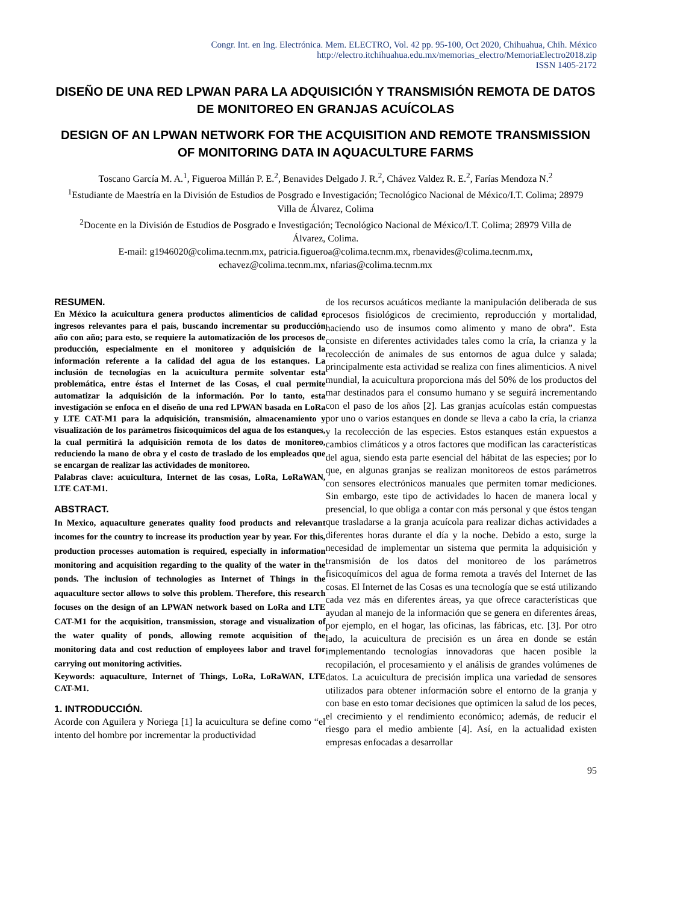Congr. Int. en Ing. Electrónica. Mem. ELECTRO, Vol. 42 pp. 95-100, Oct 2020, Chihuahua, Chih. México
http://electro.itchihuahua.edu.mx/memorias_electro/MemoriaElectro2018.zip
ISSN 1405-2172
DISEÑO DE UNA RED LPWAN PARA LA ADQUISICIÓN Y TRANSMISIÓN REMOTA DE DATOS DE MONITOREO EN GRANJAS ACUÍCOLAS
DESIGN OF AN LPWAN NETWORK FOR THE ACQUISITION AND REMOTE TRANSMISSION OF MONITORING DATA IN AQUACULTURE FARMS
Toscano García M. A.<sup>1</sup>, Figueroa Millán P. E.<sup>2</sup>, Benavides Delgado J. R.<sup>2</sup>, Chávez Valdez R. E.<sup>2</sup>, Farías Mendoza N.<sup>2</sup>
<sup>1</sup> Estudiante de Maestría en la División de Estudios de Posgrado e Investigación; Tecnológico Nacional de México/I.T. Colima; 28979 Villa de Álvarez, Colima
<sup>2</sup> Docente en la División de Estudios de Posgrado e Investigación; Tecnológico Nacional de México/I.T. Colima; 28979 Villa de Álvarez, Colima.
E-mail: g1946020@colima.tecnm.mx, patricia.figueroa@colima.tecnm.mx, rbenavides@colima.tecnm.mx, echavez@colima.tecnm.mx, nfarias@colima.tecnm.mx
RESUMEN.
En México la acuicultura genera productos alimenticios de calidad e ingresos relevantes para el país, buscando incrementar su producción año con año; para esto, se requiere la automatización de los procesos de producción, especialmente en el monitoreo y adquisición de la información referente a la calidad del agua de los estanques. La inclusión de tecnologías en la acuicultura permite solventar esta problemática, entre éstas el Internet de las Cosas, el cual permite automatizar la adquisición de la información. Por lo tanto, esta investigación se enfoca en el diseño de una red LPWAN basada en LoRa y LTE CAT-M1 para la adquisición, transmisión, almacenamiento y visualización de los parámetros fisicoquímicos del agua de los estanques, la cual permitirá la adquisición remota de los datos de monitoreo, reduciendo la mano de obra y el costo de traslado de los empleados que se encargan de realizar las actividades de monitoreo.
Palabras clave: acuicultura, Internet de las cosas, LoRa, LoRaWAN, LTE CAT-M1.
ABSTRACT.
In Mexico, aquaculture generates quality food products and relevant incomes for the country to increase its production year by year. For this, production processes automation is required, especially in information monitoring and acquisition regarding to the quality of the water in the ponds. The inclusion of technologies as Internet of Things in the aquaculture sector allows to solve this problem. Therefore, this research focuses on the design of an LPWAN network based on LoRa and LTE CAT-M1 for the acquisition, transmission, storage and visualization of the water quality of ponds, allowing remote acquisition of the monitoring data and cost reduction of employees labor and travel for carrying out monitoring activities.
Keywords: aquaculture, Internet of Things, LoRa, LoRaWAN, LTE CAT-M1.
1. INTRODUCCIÓN.
Acorde con Aguilera y Noriega [1] la acuicultura se define como “el intento del hombre por incrementar la productividad
de los recursos acuáticos mediante la manipulación deliberada de sus procesos fisiológicos de crecimiento, reproducción y mortalidad, haciendo uso de insumos como alimento y mano de obra”. Esta consiste en diferentes actividades tales como la cría, la crianza y la recolección de animales de sus entornos de agua dulce y salada; principalmente esta actividad se realiza con fines alimenticios. A nivel mundial, la acuicultura proporciona más del 50% de los productos del mar destinados para el consumo humano y se seguirá incrementando con el paso de los años [2]. Las granjas acuícolas están compuestas por uno o varios estanques en donde se lleva a cabo la cría, la crianza y la recolección de las especies. Estos estanques están expuestos a cambios climáticos y a otros factores que modifican las características del agua, siendo esta parte esencial del hábitat de las especies; por lo que, en algunas granjas se realizan monitoreos de estos parámetros con sensores electrónicos manuales que permiten tomar mediciones. Sin embargo, este tipo de actividades lo hacen de manera local y presencial, lo que obliga a contar con más personal y que éstos tengan que trasladarse a la granja acuícola para realizar dichas actividades a diferentes horas durante el día y la noche. Debido a esto, surge la necesidad de implementar un sistema que permita la adquisición y transmisión de los datos del monitoreo de los parámetros fisicoquímicos del agua de forma remota a través del Internet de las cosas. El Internet de las Cosas es una tecnología que se está utilizando cada vez más en diferentes áreas, ya que ofrece características que ayudan al manejo de la información que se genera en diferentes áreas, por ejemplo, en el hogar, las oficinas, las fábricas, etc. [3]. Por otro lado, la acuicultura de precisión es un área en donde se están implementando tecnologías innovadoras que hacen posible la recopilación, el procesamiento y el análisis de grandes volúmenes de datos. La acuicultura de precisión implica una variedad de sensores utilizados para obtener información sobre el entorno de la granja y con base en esto tomar decisiones que optimicen la salud de los peces, el crecimiento y el rendimiento económico; además, de reducir el riesgo para el medio ambiente [4]. Así, en la actualidad existen empresas enfocadas a desarrollar
95